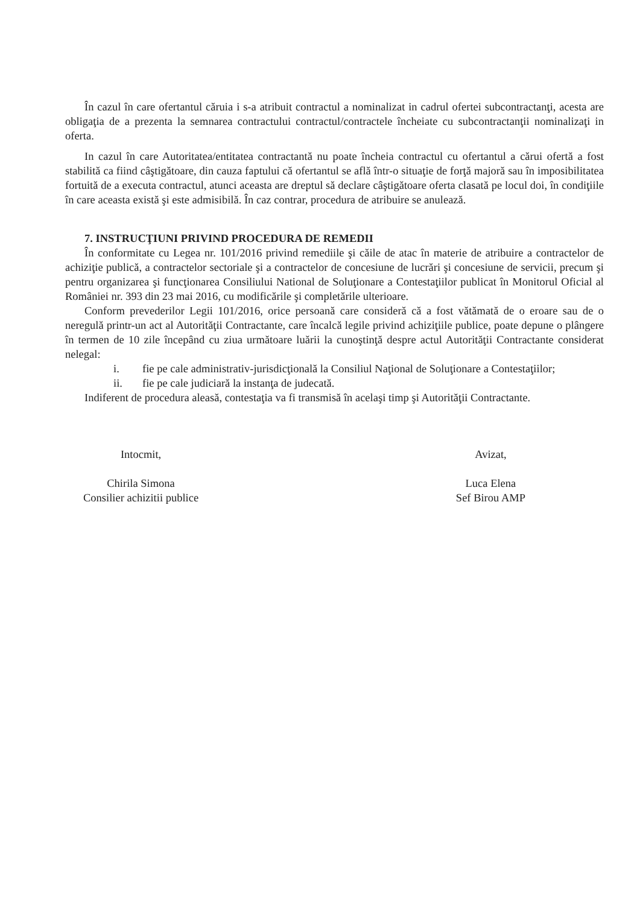În cazul în care ofertantul căruia i s-a atribuit contractul a nominalizat in cadrul ofertei subcontractanţi, acesta are obligaţia de a prezenta la semnarea contractului contractul/contractele încheiate cu subcontractanţii nominalizaţi in oferta.
In cazul în care Autoritatea/entitatea contractantă nu poate încheia contractul cu ofertantul a cărui ofertă a fost stabilită ca fiind câştigătoare, din cauza faptului că ofertantul se află într-o situaţie de forţă majoră sau în imposibilitatea fortuită de a executa contractul, atunci aceasta are dreptul să declare câştigătoare oferta clasată pe locul doi, în condiţiile în care aceasta există şi este admisibilă. În caz contrar, procedura de atribuire se anulează.
7. INSTRUCŢIUNI PRIVIND PROCEDURA DE REMEDII
În conformitate cu Legea nr. 101/2016 privind remediile şi căile de atac în materie de atribuire a contractelor de achiziţie publică, a contractelor sectoriale şi a contractelor de concesiune de lucrări şi concesiune de servicii, precum şi pentru organizarea şi funcţionarea Consiliului National de Soluţionare a Contestaţiilor publicat în Monitorul Oficial al României nr. 393 din 23 mai 2016, cu modificările şi completările ulterioare.
Conform prevederilor Legii 101/2016, orice persoană care consideră că a fost vătămată de o eroare sau de o neregulă printr-un act al Autorităţii Contractante, care încalcă legile privind achiziţiile publice, poate depune o plângere în termen de 10 zile începând cu ziua următoare luării la cunoştinţă despre actul Autorităţii Contractante considerat nelegal:
i. fie pe cale administrativ-jurisdicţională la Consiliul Naţional de Soluţionare a Contestaţiilor;
ii. fie pe cale judiciară la instanţa de judecată.
Indiferent de procedura aleasă, contestaţia va fi transmisă în acelaşi timp şi Autorităţii Contractante.
Intocmit,
Chirila Simona
Consilier achizitii publice
Avizat,
Luca Elena
Sef Birou AMP